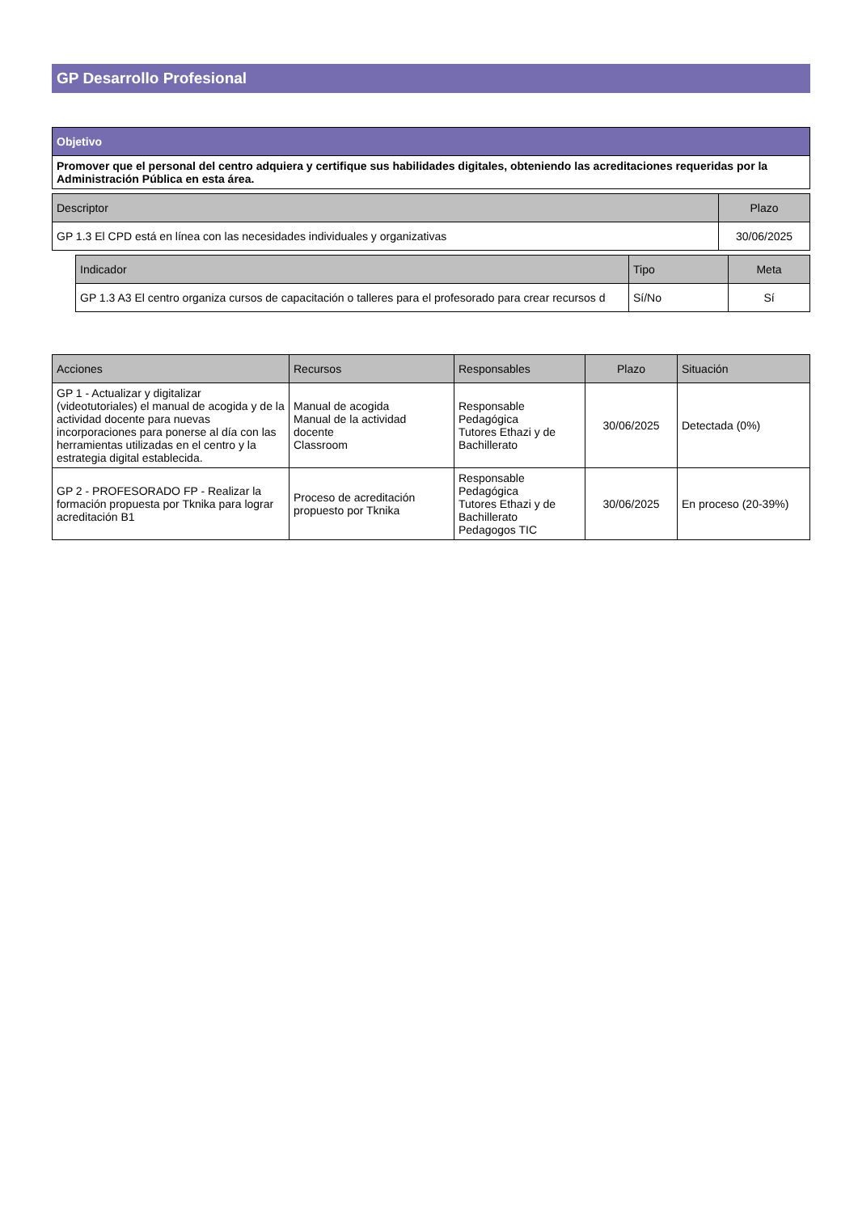GP Desarrollo Profesional
| Objetivo |
| --- |
| Promover que el personal del centro adquiera y certifique sus habilidades digitales, obteniendo las acreditaciones requeridas por la Administración Pública en esta área. |
| Descriptor | Plazo |
| --- | --- |
| GP 1.3 El CPD está en línea con las necesidades individuales y organizativas | 30/06/2025 |
| Indicador | Tipo | Meta |
| --- | --- | --- |
| GP 1.3 A3 El centro organiza cursos de capacitación o talleres para el profesorado para crear recursos d | Sí/No | Sí |
| Acciones | Recursos | Responsables | Plazo | Situación |
| --- | --- | --- | --- | --- |
| GP 1 - Actualizar y digitalizar (videotutoriales) el manual de acogida y de la actividad docente para nuevas incorporaciones para ponerse al día con las herramientas utilizadas en el centro y la estrategia digital establecida. | Manual de acogida Manual de la actividad docente Classroom | Responsable Pedagógica Tutores Ethazi y de Bachillerato | 30/06/2025 | Detectada (0%) |
| GP 2 - PROFESORADO FP - Realizar la formación propuesta por Tknika para lograr acreditación B1 | Proceso de acreditación propuesto por Tknika | Responsable Pedagógica Tutores Ethazi y de Bachillerato Pedagogos TIC | 30/06/2025 | En proceso (20-39%) |